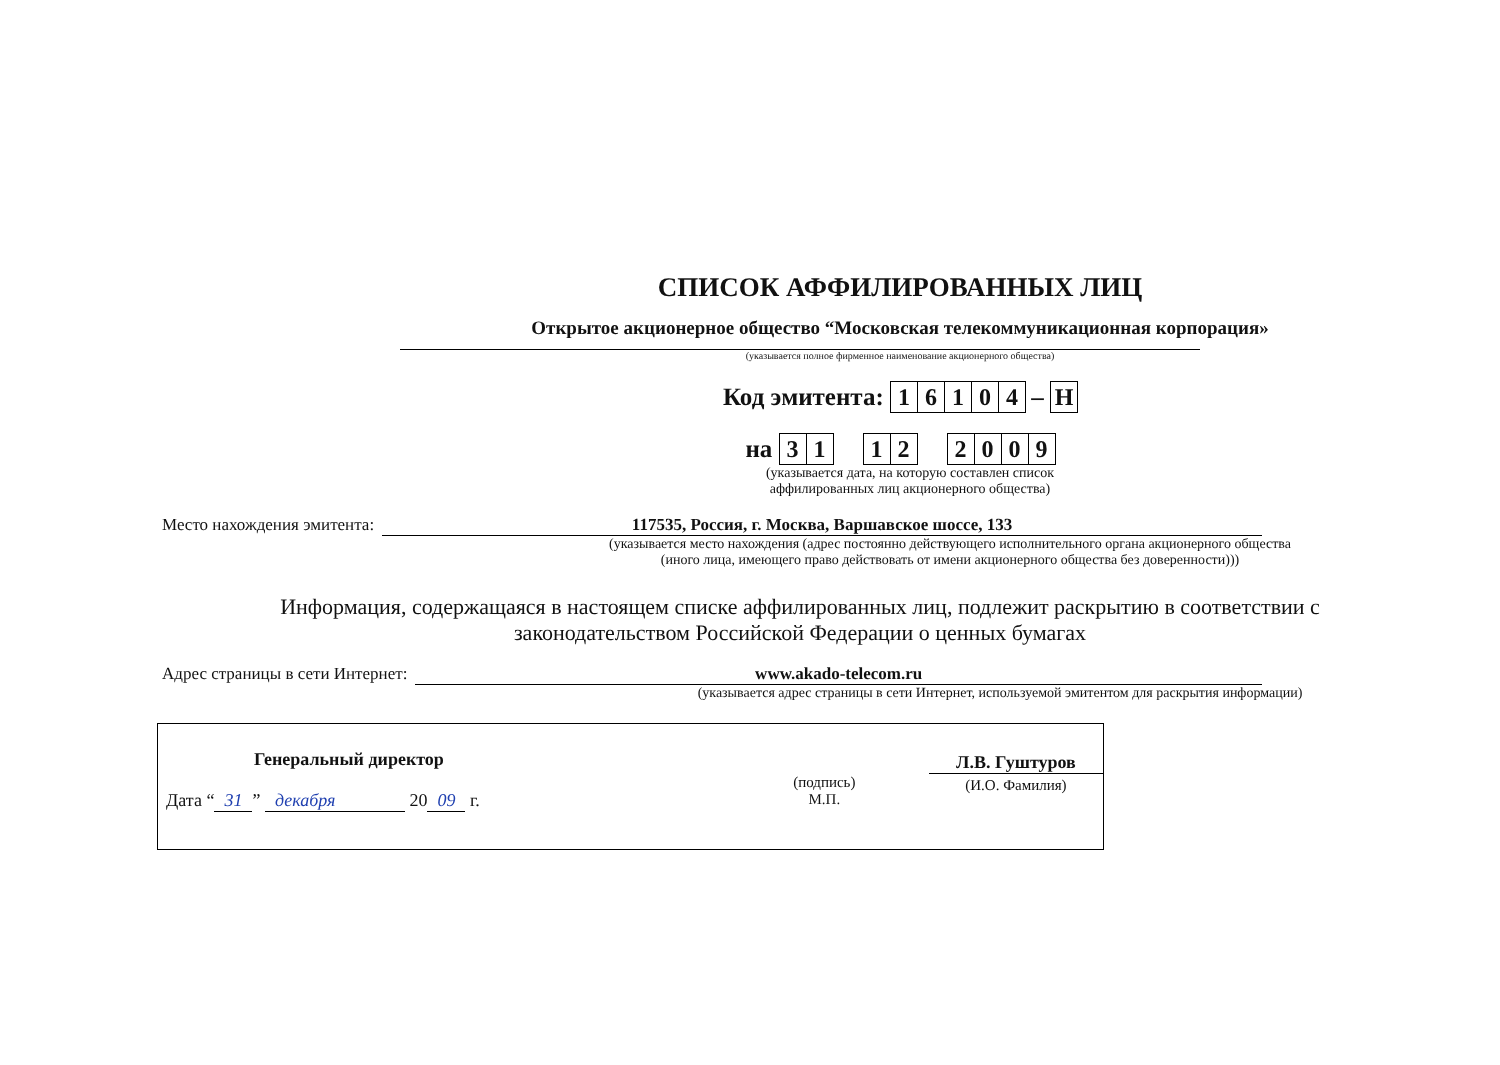СПИСОК АФФИЛИРОВАННЫХ ЛИЦ
Открытое акционерное общество “Московская телекоммуникационная корпорация»
(указывается полное фирменное наименование акционерного общества)
Код эмитента: 16104 – Н
на 31 12 2009
(указывается дата, на которую составлен список
аффилированных лиц акционерного общества)
Место нахождения эмитента: 117535, Россия, г. Москва, Варшавское шоссе, 133
(указывается место нахождения (адрес постоянно действующего исполнительного органа акционерного общества
(иного лица, имеющего право действовать от имени акционерного общества без доверенности)))
Информация, содержащаяся в настоящем списке аффилированных лиц, подлежит раскрытию в соответствии с законодательством Российской Федерации о ценных бумагах
Адрес страницы в сети Интернет: www.akado-telecom.ru
(указывается адрес страницы в сети Интернет, используемой эмитентом для раскрытия информации)
Генеральный директор
Дата “31” декабря 20 09 г.
(подпись)
М.П.
Л.В. Гуштуров
(И.О. Фамилия)